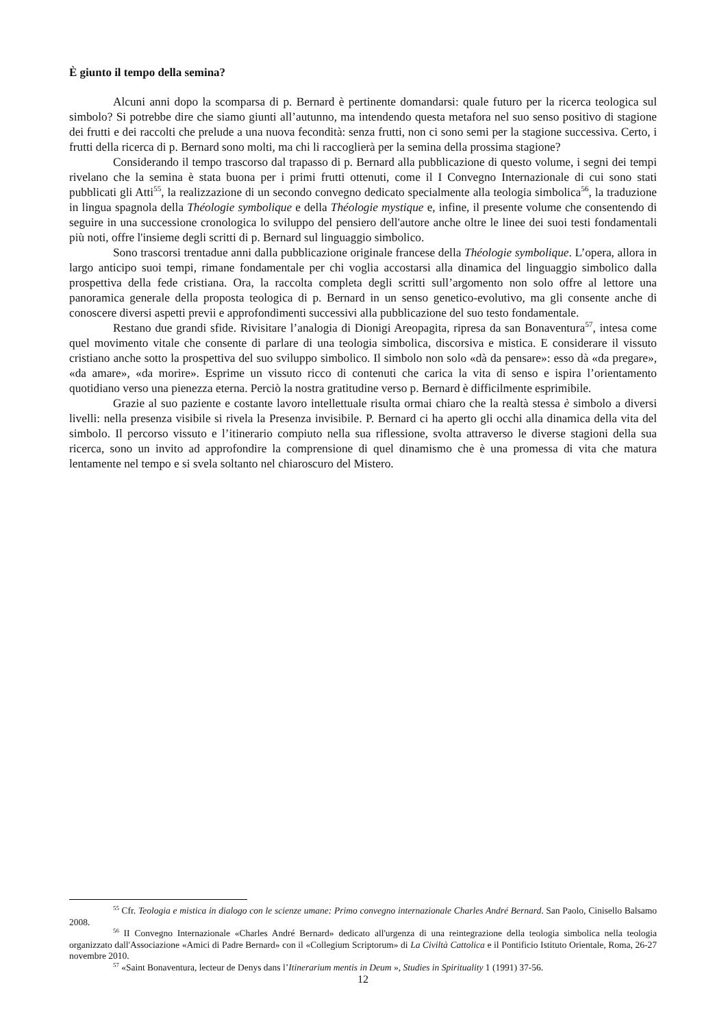È giunto il tempo della semina?
Alcuni anni dopo la scomparsa di p. Bernard è pertinente domandarsi: quale futuro per la ricerca teologica sul simbolo? Si potrebbe dire che siamo giunti all’autunno, ma intendendo questa metafora nel suo senso positivo di stagione dei frutti e dei raccolti che prelude a una nuova fecondità: senza frutti, non ci sono semi per la stagione successiva. Certo, i frutti della ricerca di p. Bernard sono molti, ma chi li raccoglierà per la semina della prossima stagione?
Considerando il tempo trascorso dal trapasso di p. Bernard alla pubblicazione di questo volume, i segni dei tempi rivelano che la semina è stata buona per i primi frutti ottenuti, come il I Convegno Internazionale di cui sono stati pubblicati gli Atti<sup>55</sup>, la realizzazione di un secondo convegno dedicato specialmente alla teologia simbolica<sup>56</sup>, la traduzione in lingua spagnola della Théologie symbolique e della Théologie mystique e, infine, il presente volume che consentendo di seguire in una successione cronologica lo sviluppo del pensiero dell'autore anche oltre le linee dei suoi testi fondamentali più noti, offre l'insieme degli scritti di p. Bernard sul linguaggio simbolico.
Sono trascorsi trentadue anni dalla pubblicazione originale francese della Théologie symbolique. L’opera, allora in largo anticipo suoi tempi, rimane fondamentale per chi voglia accostarsi alla dinamica del linguaggio simbolico dalla prospettiva della fede cristiana. Ora, la raccolta completa degli scritti sull’argomento non solo offre al lettore una panoramica generale della proposta teologica di p. Bernard in un senso genetico-evolutivo, ma gli consente anche di conoscere diversi aspetti previi e approfondimenti successivi alla pubblicazione del suo testo fondamentale.
Restano due grandi sfide. Rivisitare l’analogia di Dionigi Areopagita, ripresa da san Bonaventura<sup>57</sup>, intesa come quel movimento vitale che consente di parlare di una teologia simbolica, discorsiva e mistica. E considerare il vissuto cristiano anche sotto la prospettiva del suo sviluppo simbolico. Il simbolo non solo «dà da pensare»: esso dà «da pregare», «da amare», «da morire». Esprime un vissuto ricco di contenuti che carica la vita di senso e ispira l’orientamento quotidiano verso una pienezza eterna. Perciò la nostra gratitudine verso p. Bernard è difficilmente esprimibile.
Grazie al suo paziente e costante lavoro intellettuale risulta ormai chiaro che la realtà stessa è simbolo a diversi livelli: nella presenza visibile si rivela la Presenza invisibile. P. Bernard ci ha aperto gli occhi alla dinamica della vita del simbolo. Il percorso vissuto e l’itinerario compiuto nella sua riflessione, svolta attraverso le diverse stagioni della sua ricerca, sono un invito ad approfondire la comprensione di quel dinamismo che è una promessa di vita che matura lentamente nel tempo e si svela soltanto nel chiaroscuro del Mistero.
<sup>55</sup> Cfr. Teologia e mistica in dialogo con le scienze umane: Primo convegno internazionale Charles André Bernard. San Paolo, Cinisello Balsamo 2008.
<sup>56</sup> II Convegno Internazionale «Charles André Bernard» dedicato all'urgenza di una reintegrazione della teologia simbolica nella teologia organizzato dall'Associazione «Amici di Padre Bernard» con il «Collegium Scriptorum» di La Civiltà Cattolica e il Pontificio Istituto Orientale, Roma, 26-27 novembre 2010.
<sup>57</sup> «Saint Bonaventura, lecteur de Denys dans l’Itinerarium mentis in Deum », Studies in Spirituality 1 (1991) 37-56.
12